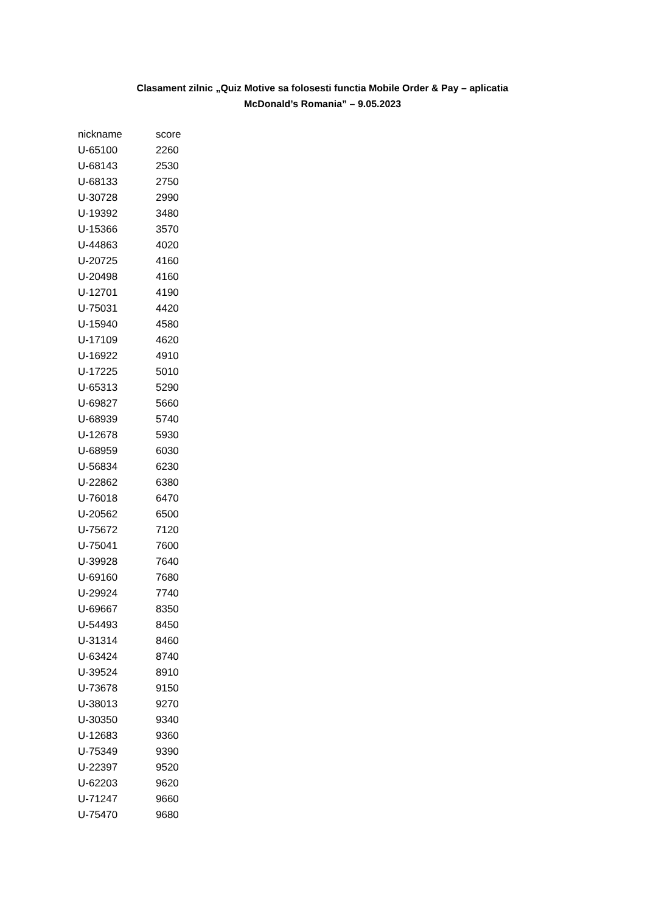Clasament zilnic „Quiz Motive sa folosesti functia Mobile Order & Pay – aplicatia
McDonald’s Romania” – 9.05.2023
| nickname | score |
| --- | --- |
| U-65100 | 2260 |
| U-68143 | 2530 |
| U-68133 | 2750 |
| U-30728 | 2990 |
| U-19392 | 3480 |
| U-15366 | 3570 |
| U-44863 | 4020 |
| U-20725 | 4160 |
| U-20498 | 4160 |
| U-12701 | 4190 |
| U-75031 | 4420 |
| U-15940 | 4580 |
| U-17109 | 4620 |
| U-16922 | 4910 |
| U-17225 | 5010 |
| U-65313 | 5290 |
| U-69827 | 5660 |
| U-68939 | 5740 |
| U-12678 | 5930 |
| U-68959 | 6030 |
| U-56834 | 6230 |
| U-22862 | 6380 |
| U-76018 | 6470 |
| U-20562 | 6500 |
| U-75672 | 7120 |
| U-75041 | 7600 |
| U-39928 | 7640 |
| U-69160 | 7680 |
| U-29924 | 7740 |
| U-69667 | 8350 |
| U-54493 | 8450 |
| U-31314 | 8460 |
| U-63424 | 8740 |
| U-39524 | 8910 |
| U-73678 | 9150 |
| U-38013 | 9270 |
| U-30350 | 9340 |
| U-12683 | 9360 |
| U-75349 | 9390 |
| U-22397 | 9520 |
| U-62203 | 9620 |
| U-71247 | 9660 |
| U-75470 | 9680 |